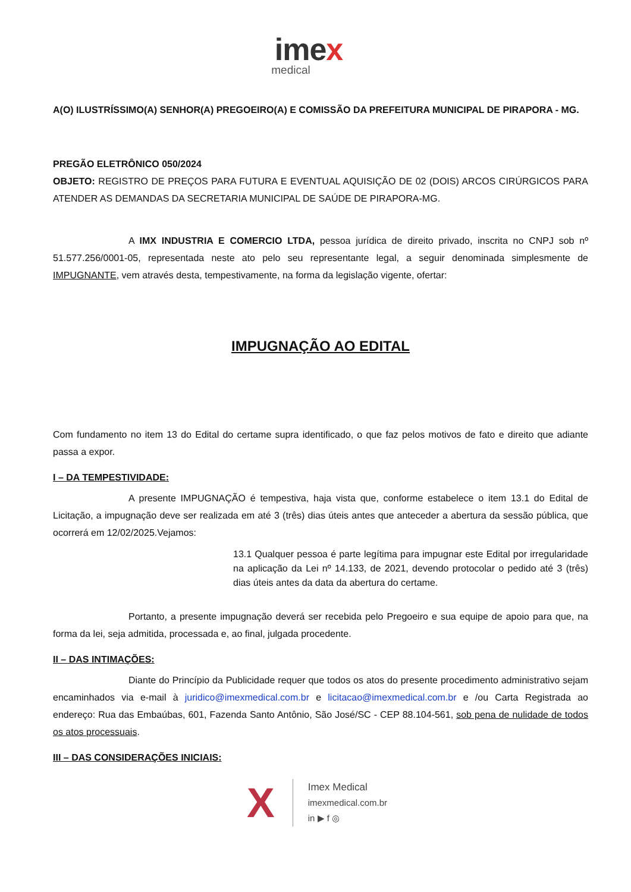imex
medical
A(O) ILUSTRÍSSIMO(A) SENHOR(A) PREGOEIRO(A) E COMISSÃO DA PREFEITURA MUNICIPAL DE PIRAPORA - MG.
PREGÃO ELETRÔNICO 050/2024
OBJETO: REGISTRO DE PREÇOS PARA FUTURA E EVENTUAL AQUISIÇÃO DE 02 (DOIS) ARCOS CIRÚRGICOS PARA ATENDER AS DEMANDAS DA SECRETARIA MUNICIPAL DE SAÚDE DE PIRAPORA-MG.
A IMX INDUSTRIA E COMERCIO LTDA, pessoa jurídica de direito privado, inscrita no CNPJ sob nº 51.577.256/0001-05, representada neste ato pelo seu representante legal, a seguir denominada simplesmente de IMPUGNANTE, vem através desta, tempestivamente, na forma da legislação vigente, ofertar:
IMPUGNAÇÃO AO EDITAL
Com fundamento no item 13 do Edital do certame supra identificado, o que faz pelos motivos de fato e direito que adiante passa a expor.
I – DA TEMPESTIVIDADE:
A presente IMPUGNAÇÃO é tempestiva, haja vista que, conforme estabelece o item 13.1 do Edital de Licitação, a impugnação deve ser realizada em até 3 (três) dias úteis antes que anteceder a abertura da sessão pública, que ocorrerá em 12/02/2025.Vejamos:
13.1 Qualquer pessoa é parte legítima para impugnar este Edital por irregularidade na aplicação da Lei nº 14.133, de 2021, devendo protocolar o pedido até 3 (três) dias úteis antes da data da abertura do certame.
Portanto, a presente impugnação deverá ser recebida pelo Pregoeiro e sua equipe de apoio para que, na forma da lei, seja admitida, processada e, ao final, julgada procedente.
II – DAS INTIMAÇÕES:
Diante do Princípio da Publicidade requer que todos os atos do presente procedimento administrativo sejam encaminhados via e-mail à juridico@imexmedical.com.br e licitacao@imexmedical.com.br e /ou Carta Registrada ao endereço: Rua das Embaúbas, 601, Fazenda Santo Antônio, São José/SC - CEP 88.104-561, sob pena de nulidade de todos os atos processuais.
III – DAS CONSIDERAÇÕES INICIAIS:
X
Imex Medical
imexmedical.com.br
in ▶ f ◎